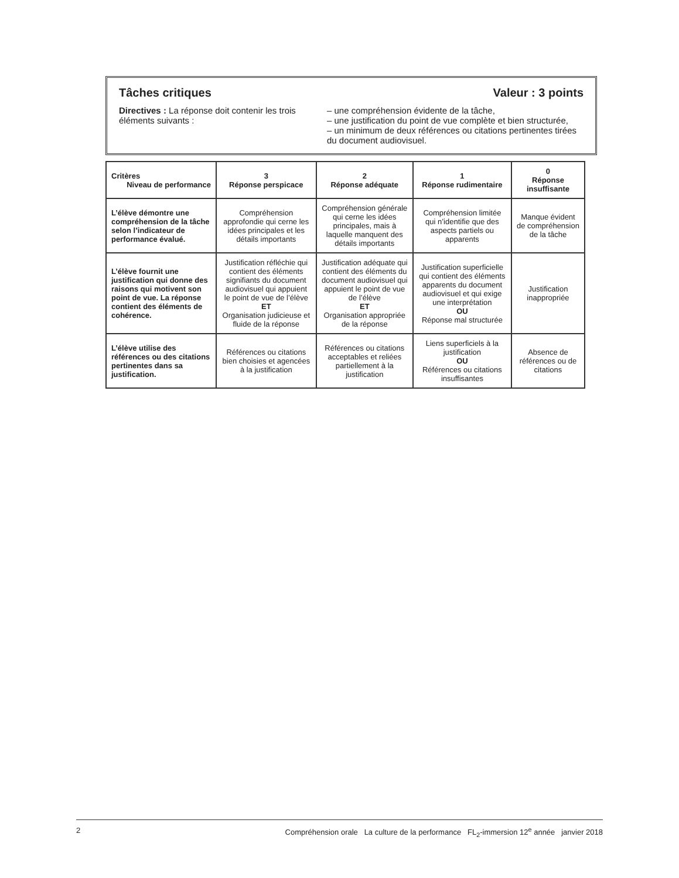Tâches critiques Valeur : 3 points
Directives : La réponse doit contenir les trois éléments suivants :
– une compréhension évidente de la tâche,
– une justification du point de vue complète et bien structurée,
– un minimum de deux références ou citations pertinentes tirées du document audiovisuel.
| Critères Niveau de performance | 3 Réponse perspicace | 2 Réponse adéquate | 1 Réponse rudimentaire | 0 Réponse insuffisante |
| --- | --- | --- | --- | --- |
| L’élève démontre une compréhension de la tâche selon l’indicateur de performance évalué. | Compréhension approfondie qui cerne les idées principales et les détails importants | Compréhension générale qui cerne les idées principales, mais à laquelle manquent des détails importants | Compréhension limitée qui n’identifie que des aspects partiels ou apparents | Manque évident de compréhension de la tâche |
| L’élève fournit une justification qui donne des raisons qui motivent son point de vue. La réponse contient des éléments de cohérence. | Justification réfléchie qui contient des éléments signifiants du document audiovisuel qui appuient le point de vue de l’élève ET Organisation judicieuse et fluide de la réponse | Justification adéquate qui contient des éléments du document audiovisuel qui appuient le point de vue de l’élève ET Organisation appropriée de la réponse | Justification superficielle qui contient des éléments apparents du document audiovisuel et qui exige une interprétation OU Réponse mal structurée | Justification inappropriée |
| L’élève utilise des références ou des citations pertinentes dans sa justification. | Références ou citations bien choisies et agencées à la justification | Références ou citations acceptables et reliées partiellement à la justification | Liens superficiels à la justification OU Références ou citations insuffisantes | Absence de références ou de citations |
2 Compréhension orale La culture de la performance FL<sub>2</sub>-immersion 12<sup>e</sup> année janvier 2018